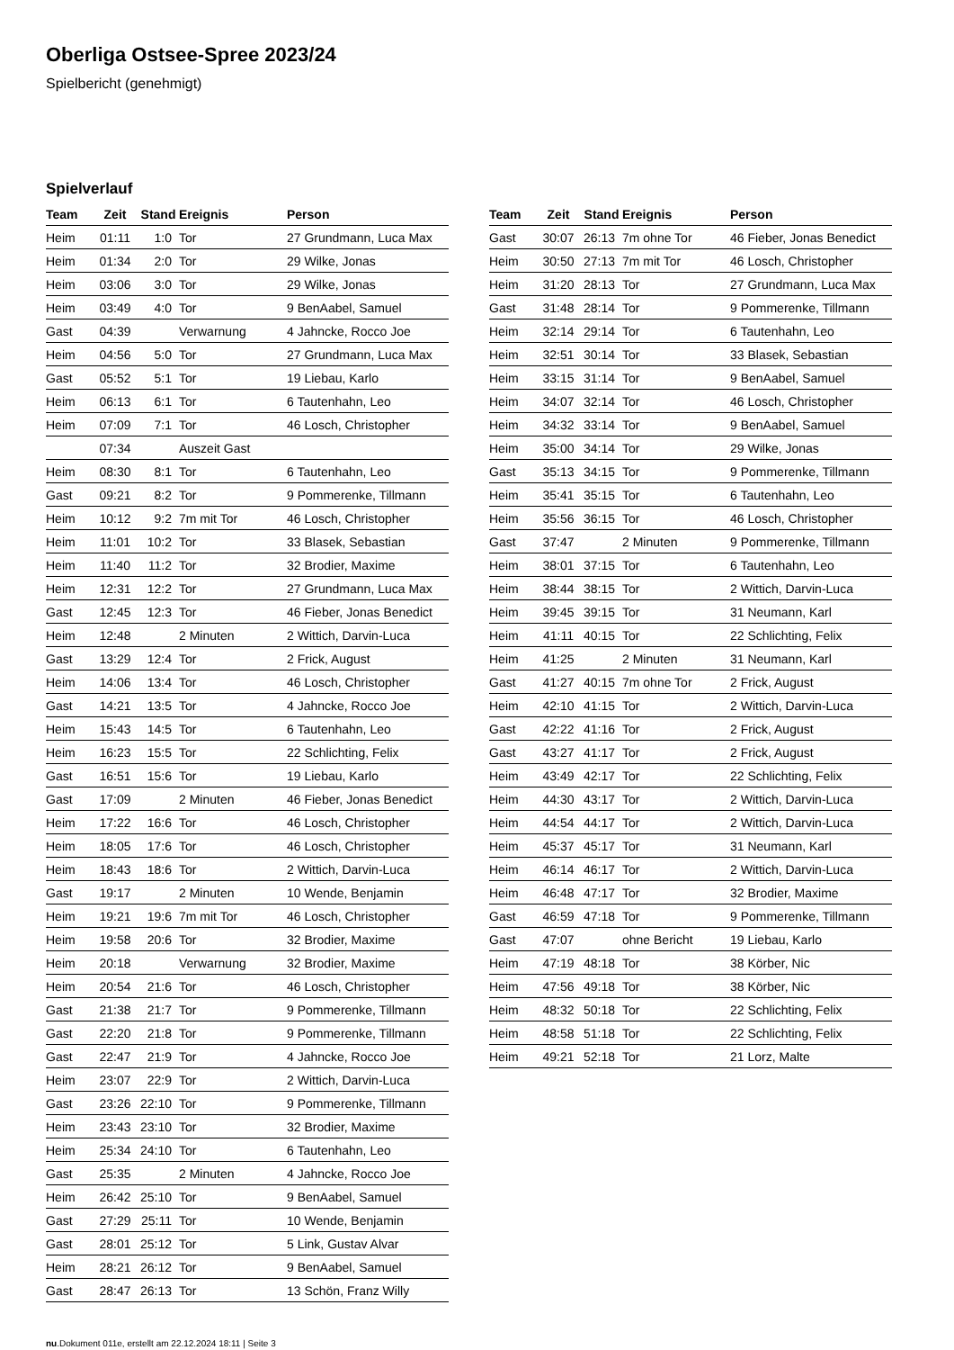Oberliga Ostsee-Spree 2023/24
Spielbericht (genehmigt)
Spielverlauf
| Team | Zeit | Stand | Ereignis | Person |
| --- | --- | --- | --- | --- |
| Heim | 01:11 | 1:0 | Tor | 27 Grundmann, Luca Max |
| Heim | 01:34 | 2:0 | Tor | 29 Wilke, Jonas |
| Heim | 03:06 | 3:0 | Tor | 29 Wilke, Jonas |
| Heim | 03:49 | 4:0 | Tor | 9 BenAabel, Samuel |
| Gast | 04:39 | | Verwarnung | 4 Jahncke, Rocco Joe |
| Heim | 04:56 | 5:0 | Tor | 27 Grundmann, Luca Max |
| Gast | 05:52 | 5:1 | Tor | 19 Liebau, Karlo |
| Heim | 06:13 | 6:1 | Tor | 6 Tautenhahn, Leo |
| Heim | 07:09 | 7:1 | Tor | 46 Losch, Christopher |
| | 07:34 | | Auszeit Gast | |
| Heim | 08:30 | 8:1 | Tor | 6 Tautenhahn, Leo |
| Gast | 09:21 | 8:2 | Tor | 9 Pommerenke, Tillmann |
| Heim | 10:12 | 9:2 | 7m mit Tor | 46 Losch, Christopher |
| Heim | 11:01 | 10:2 | Tor | 33 Blasek, Sebastian |
| Heim | 11:40 | 11:2 | Tor | 32 Brodier, Maxime |
| Heim | 12:31 | 12:2 | Tor | 27 Grundmann, Luca Max |
| Gast | 12:45 | 12:3 | Tor | 46 Fieber, Jonas Benedict |
| Heim | 12:48 | | 2 Minuten | 2 Wittich, Darvin-Luca |
| Gast | 13:29 | 12:4 | Tor | 2 Frick, August |
| Heim | 14:06 | 13:4 | Tor | 46 Losch, Christopher |
| Gast | 14:21 | 13:5 | Tor | 4 Jahncke, Rocco Joe |
| Heim | 15:43 | 14:5 | Tor | 6 Tautenhahn, Leo |
| Heim | 16:23 | 15:5 | Tor | 22 Schlichting, Felix |
| Gast | 16:51 | 15:6 | Tor | 19 Liebau, Karlo |
| Gast | 17:09 | | 2 Minuten | 46 Fieber, Jonas Benedict |
| Heim | 17:22 | 16:6 | Tor | 46 Losch, Christopher |
| Heim | 18:05 | 17:6 | Tor | 46 Losch, Christopher |
| Heim | 18:43 | 18:6 | Tor | 2 Wittich, Darvin-Luca |
| Gast | 19:17 | | 2 Minuten | 10 Wende, Benjamin |
| Heim | 19:21 | 19:6 | 7m mit Tor | 46 Losch, Christopher |
| Heim | 19:58 | 20:6 | Tor | 32 Brodier, Maxime |
| Heim | 20:18 | | Verwarnung | 32 Brodier, Maxime |
| Heim | 20:54 | 21:6 | Tor | 46 Losch, Christopher |
| Gast | 21:38 | 21:7 | Tor | 9 Pommerenke, Tillmann |
| Gast | 22:20 | 21:8 | Tor | 9 Pommerenke, Tillmann |
| Gast | 22:47 | 21:9 | Tor | 4 Jahncke, Rocco Joe |
| Heim | 23:07 | 22:9 | Tor | 2 Wittich, Darvin-Luca |
| Gast | 23:26 | 22:10 | Tor | 9 Pommerenke, Tillmann |
| Heim | 23:43 | 23:10 | Tor | 32 Brodier, Maxime |
| Heim | 25:34 | 24:10 | Tor | 6 Tautenhahn, Leo |
| Gast | 25:35 | | 2 Minuten | 4 Jahncke, Rocco Joe |
| Heim | 26:42 | 25:10 | Tor | 9 BenAabel, Samuel |
| Gast | 27:29 | 25:11 | Tor | 10 Wende, Benjamin |
| Gast | 28:01 | 25:12 | Tor | 5 Link, Gustav Alvar |
| Heim | 28:21 | 26:12 | Tor | 9 BenAabel, Samuel |
| Gast | 28:47 | 26:13 | Tor | 13 Schön, Franz Willy |
| Team | Zeit | Stand | Ereignis | Person |
| --- | --- | --- | --- | --- |
| Gast | 30:07 | 26:13 | 7m ohne Tor | 46 Fieber, Jonas Benedict |
| Heim | 30:50 | 27:13 | 7m mit Tor | 46 Losch, Christopher |
| Heim | 31:20 | 28:13 | Tor | 27 Grundmann, Luca Max |
| Gast | 31:48 | 28:14 | Tor | 9 Pommerenke, Tillmann |
| Heim | 32:14 | 29:14 | Tor | 6 Tautenhahn, Leo |
| Heim | 32:51 | 30:14 | Tor | 33 Blasek, Sebastian |
| Heim | 33:15 | 31:14 | Tor | 9 BenAabel, Samuel |
| Heim | 34:07 | 32:14 | Tor | 46 Losch, Christopher |
| Heim | 34:32 | 33:14 | Tor | 9 BenAabel, Samuel |
| Heim | 35:00 | 34:14 | Tor | 29 Wilke, Jonas |
| Gast | 35:13 | 34:15 | Tor | 9 Pommerenke, Tillmann |
| Heim | 35:41 | 35:15 | Tor | 6 Tautenhahn, Leo |
| Heim | 35:56 | 36:15 | Tor | 46 Losch, Christopher |
| Gast | 37:47 | | 2 Minuten | 9 Pommerenke, Tillmann |
| Heim | 38:01 | 37:15 | Tor | 6 Tautenhahn, Leo |
| Heim | 38:44 | 38:15 | Tor | 2 Wittich, Darvin-Luca |
| Heim | 39:45 | 39:15 | Tor | 31 Neumann, Karl |
| Heim | 41:11 | 40:15 | Tor | 22 Schlichting, Felix |
| Heim | 41:25 | | 2 Minuten | 31 Neumann, Karl |
| Gast | 41:27 | 40:15 | 7m ohne Tor | 2 Frick, August |
| Heim | 42:10 | 41:15 | Tor | 2 Wittich, Darvin-Luca |
| Gast | 42:22 | 41:16 | Tor | 2 Frick, August |
| Gast | 43:27 | 41:17 | Tor | 2 Frick, August |
| Heim | 43:49 | 42:17 | Tor | 22 Schlichting, Felix |
| Heim | 44:30 | 43:17 | Tor | 2 Wittich, Darvin-Luca |
| Heim | 44:54 | 44:17 | Tor | 2 Wittich, Darvin-Luca |
| Heim | 45:37 | 45:17 | Tor | 31 Neumann, Karl |
| Heim | 46:14 | 46:17 | Tor | 2 Wittich, Darvin-Luca |
| Heim | 46:48 | 47:17 | Tor | 32 Brodier, Maxime |
| Gast | 46:59 | 47:18 | Tor | 9 Pommerenke, Tillmann |
| Gast | 47:07 | | ohne Bericht | 19 Liebau, Karlo |
| Heim | 47:19 | 48:18 | Tor | 38 Körber, Nic |
| Heim | 47:56 | 49:18 | Tor | 38 Körber, Nic |
| Heim | 48:32 | 50:18 | Tor | 22 Schlichting, Felix |
| Heim | 48:58 | 51:18 | Tor | 22 Schlichting, Felix |
| Heim | 49:21 | 52:18 | Tor | 21 Lorz, Malte |
nu.Dokument 011e, erstellt am 22.12.2024 18:11 | Seite 3